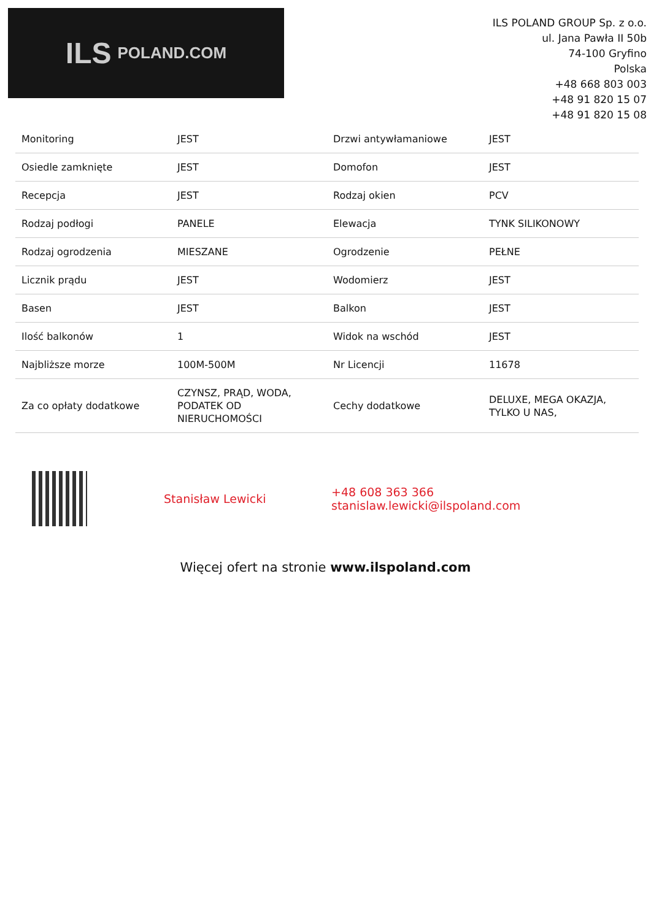ILS POLAND.COM
ILS POLAND GROUP Sp. z o.o.
ul. Jana Pawła II 50b
74-100 Gryfino
Polska
+48 668 803 003
+48 91 820 15 07
+48 91 820 15 08
| Monitoring | JEST | Drzwi antywłamaniowe | JEST |
| Osiedle zamknięte | JEST | Domofon | JEST |
| Recepcja | JEST | Rodzaj okien | PCV |
| Rodzaj podłogi | PANELE | Elewacja | TYNK SILIKONOWY |
| Rodzaj ogrodzenia | MIESZANE | Ogrodzenie | PEŁNE |
| Licznik prądu | JEST | Wodomierz | JEST |
| Basen | JEST | Balkon | JEST |
| Ilość balkonów | 1 | Widok na wschód | JEST |
| Najbliższe morze | 100M-500M | Nr Licencji | 11678 |
| Za co opłaty dodatkowe | CZYNSZ, PRĄD, WODA, PODATEK OD NIERUCHOMOŚCI | Cechy dodatkowe | DELUXE, MEGA OKAZJA, TYLKO U NAS, |
Stanisław Lewicki
+48 608 363 366
stanislaw.lewicki@ilspoland.com
Więcej ofert na stronie www.ilspoland.com